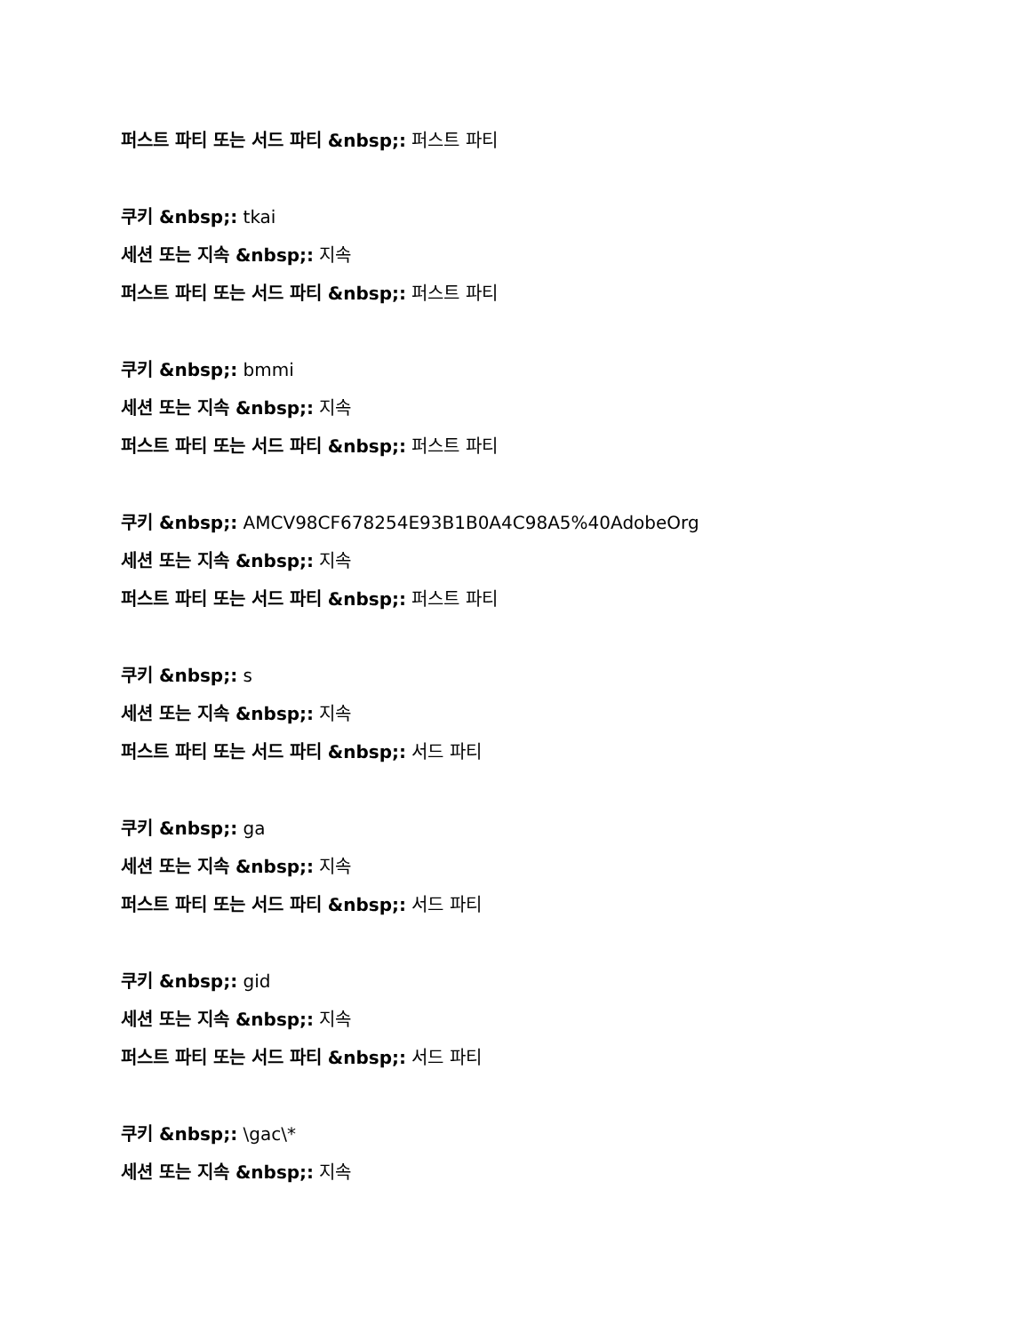퍼스트 파티 또는 서드 파티 &nbsp;: 퍼스트 파티
쿠키 &nbsp;: tkai
세션 또는 지속 &nbsp;: 지속
퍼스트 파티 또는 서드 파티 &nbsp;: 퍼스트 파티
쿠키 &nbsp;: bmmi
세션 또는 지속 &nbsp;: 지속
퍼스트 파티 또는 서드 파티 &nbsp;: 퍼스트 파티
쿠키 &nbsp;: AMCV98CF678254E93B1B0A4C98A5%40AdobeOrg
세션 또는 지속 &nbsp;: 지속
퍼스트 파티 또는 서드 파티 &nbsp;: 퍼스트 파티
쿠키 &nbsp;: s
세션 또는 지속 &nbsp;: 지속
퍼스트 파티 또는 서드 파티 &nbsp;: 서드 파티
쿠키 &nbsp;: ga
세션 또는 지속 &nbsp;: 지속
퍼스트 파티 또는 서드 파티 &nbsp;: 서드 파티
쿠키 &nbsp;: gid
세션 또는 지속 &nbsp;: 지속
퍼스트 파티 또는 서드 파티 &nbsp;: 서드 파티
쿠키 &nbsp;: \gac\*
세션 또는 지속 &nbsp;: 지속